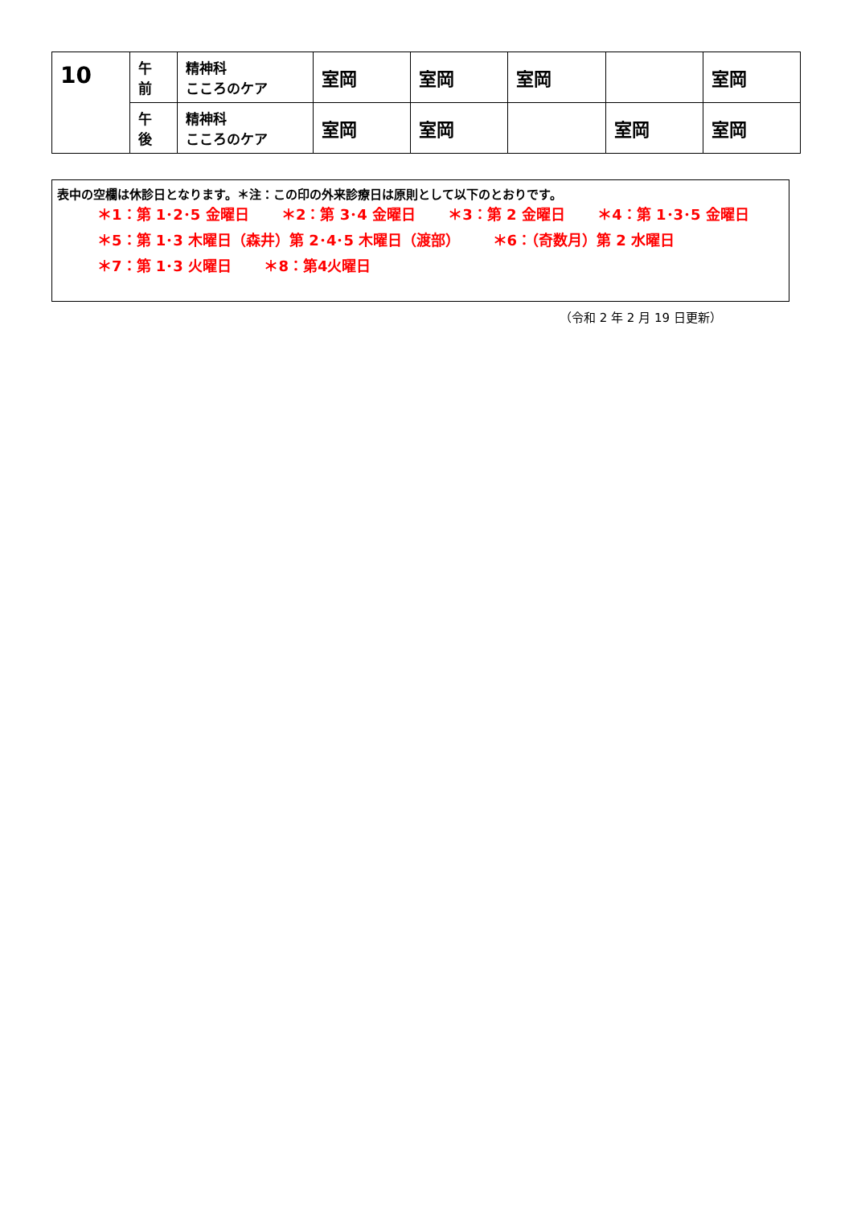| 10 | 午 前 | 精神科 こころのケア | 室岡 | 室岡 | 室岡 | | 室岡 |
| | 午 後 | 精神科 こころのケア | 室岡 | 室岡 | | 室岡 | 室岡 |
表中の空欄は休診日となります。＊注：この印の外来診療日は原則として以下のとおりです。
＊1：第 1･2･5 金曜日 ＊2：第 3･4 金曜日 ＊3：第 2 金曜日 ＊4：第 1･3･5 金曜日
＊5：第 1･3 木曜日（森井）第 2･4･5 木曜日（渡部） ＊6：（奇数月）第 2 水曜日
＊7：第 1･3 火曜日 ＊8：第4火曜日
（令和 2 年 2 月 19 日更新）